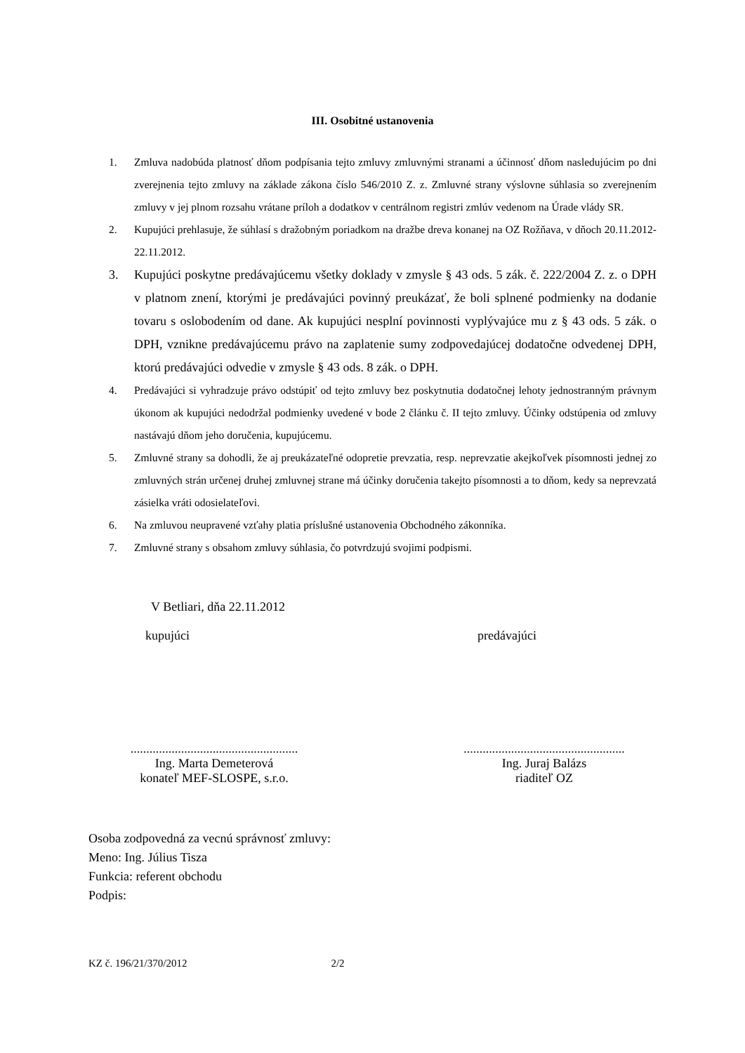III. Osobitné ustanovenia
1. Zmluva nadobúda platnosť dňom podpísania tejto zmluvy zmluvnými stranami a účinnosť dňom nasledujúcim po dni zverejnenia tejto zmluvy na základe zákona číslo 546/2010 Z. z. Zmluvné strany výslovne súhlasia so zverejnením zmluvy v jej plnom rozsahu vrátane príloh a dodatkov v centrálnom registri zmlúv vedenom na Úrade vlády SR.
2. Kupujúci prehlasuje, že súhlasí s dražobným poriadkom na dražbe dreva konanej na OZ Rožňava, v dňoch 20.11.2012-22.11.2012.
3. Kupujúci poskytne predávajúcemu všetky doklady v zmysle § 43 ods. 5 zák. č. 222/2004 Z. z. o DPH v platnom znení, ktorými je predávajúci povinný preukázať, že boli splnené podmienky na dodanie tovaru s oslobodením od dane. Ak kupujúci nesplní povinnosti vyplývajúce mu z § 43 ods. 5 zák. o DPH, vznikne predávajúcemu právo na zaplatenie sumy zodpovedajúcej dodatočne odvedenej DPH, ktorú predávajúci odvedie v zmysle § 43 ods. 8 zák. o DPH.
4. Predávajúci si vyhradzuje právo odstúpiť od tejto zmluvy bez poskytnutia dodatočnej lehoty jednostranným právnym úkonom ak kupujúci nedodržal podmienky uvedené v bode 2 článku č. II tejto zmluvy. Účinky odstúpenia od zmluvy nastávajú dňom jeho doručenia, kupujúcemu.
5. Zmluvné strany sa dohodli, že aj preukázateľné odopretie prevzatia, resp. neprevzatie akejkoľvek písomnosti jednej zo zmluvných strán určenej druhej zmluvnej strane má účinky doručenia takejto písomnosti a to dňom, kedy sa neprevzatá zásielka vráti odosielateľovi.
6. Na zmluvou neupravené vzťahy platia príslušné ustanovenia Obchodného zákonníka.
7. Zmluvné strany s obsahom zmluvy súhlasia, čo potvrdzujú svojimi podpismi.
V Betliari, dňa 22.11.2012
kupujúci predávajúci
.....................................................
Ing. Marta Demeterová
konateľ MEF-SLOSPE, s.r.o.
...................................................
Ing. Juraj Balázs
riaditeľ OZ
Osoba zodpovedná za vecnú správnosť zmluvy:
Meno: Ing. Július Tisza
Funkcia: referent obchodu
Podpis:
KZ č. 196/21/370/2012 2/2